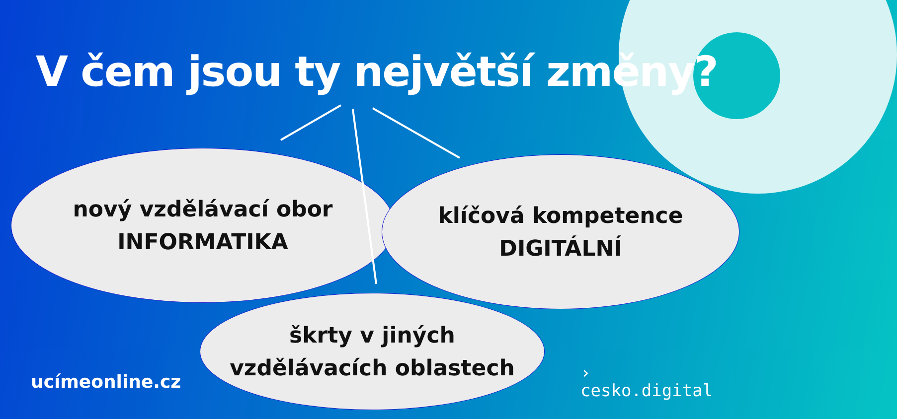V čem jsou ty největší změny?
nový vzdělávací obor
INFORMATIKA
klíčová kompetence
DIGITÁLNÍ
škrty v jiných
vzdělávacích oblastech
ucímeonline.cz
›
cesko.digital